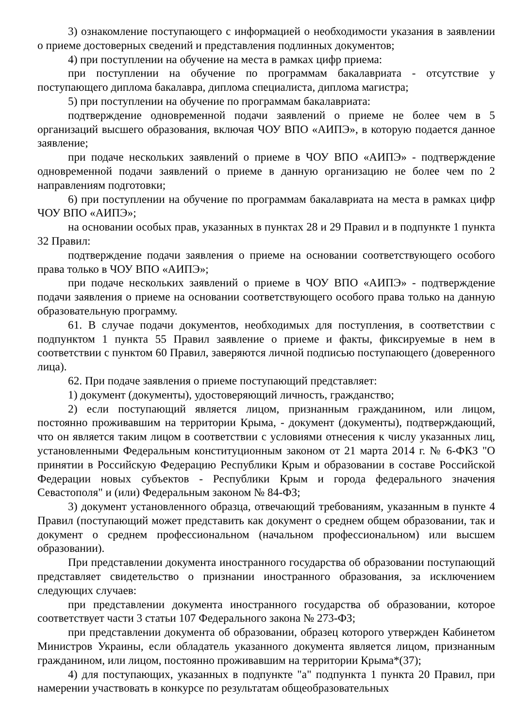3) ознакомление поступающего с информацией о необходимости указания в заявлении о приеме достоверных сведений и представления подлинных документов;
4) при поступлении на обучение на места в рамках цифр приема:
при поступлении на обучение по программам бакалавриата - отсутствие у поступающего диплома бакалавра, диплома специалиста, диплома магистра;
5) при поступлении на обучение по программам бакалавриата:
подтверждение одновременной подачи заявлений о приеме не более чем в 5 организаций высшего образования, включая ЧОУ ВПО «АИПЭ», в которую подается данное заявление;
при подаче нескольких заявлений о приеме в ЧОУ ВПО «АИПЭ» - подтверждение одновременной подачи заявлений о приеме в данную организацию не более чем по 2 направлениям подготовки;
6) при поступлении на обучение по программам бакалавриата на места в рамках цифр ЧОУ ВПО «АИПЭ»;
на основании особых прав, указанных в пунктах 28 и 29 Правил и в подпункте 1 пункта 32 Правил:
подтверждение подачи заявления о приеме на основании соответствующего особого права только в ЧОУ ВПО «АИПЭ»;
при подаче нескольких заявлений о приеме в ЧОУ ВПО «АИПЭ» - подтверждение подачи заявления о приеме на основании соответствующего особого права только на данную образовательную программу.
61. В случае подачи документов, необходимых для поступления, в соответствии с подпунктом 1 пункта 55 Правил заявление о приеме и факты, фиксируемые в нем в соответствии с пунктом 60 Правил, заверяются личной подписью поступающего (доверенного лица).
62. При подаче заявления о приеме поступающий представляет:
1) документ (документы), удостоверяющий личность, гражданство;
2) если поступающий является лицом, признанным гражданином, или лицом, постоянно проживавшим на территории Крыма, - документ (документы), подтверждающий, что он является таким лицом в соответствии с условиями отнесения к числу указанных лиц, установленными Федеральным конституционным законом от 21 марта 2014 г. № 6-ФКЗ "О принятии в Российскую Федерацию Республики Крым и образовании в составе Российской Федерации новых субъектов - Республики Крым и города федерального значения Севастополя" и (или) Федеральным законом № 84-ФЗ;
3) документ установленного образца, отвечающий требованиям, указанным в пункте 4 Правил (поступающий может представить как документ о среднем общем образовании, так и документ о среднем профессиональном (начальном профессиональном) или высшем образовании).
При представлении документа иностранного государства об образовании поступающий представляет свидетельство о признании иностранного образования, за исключением следующих случаев:
при представлении документа иностранного государства об образовании, которое соответствует части 3 статьи 107 Федерального закона № 273-ФЗ;
при представлении документа об образовании, образец которого утвержден Кабинетом Министров Украины, если обладатель указанного документа является лицом, признанным гражданином, или лицом, постоянно проживавшим на территории Крыма*(37);
4) для поступающих, указанных в подпункте "а" подпункта 1 пункта 20 Правил, при намерении участвовать в конкурсе по результатам общеобразовательных